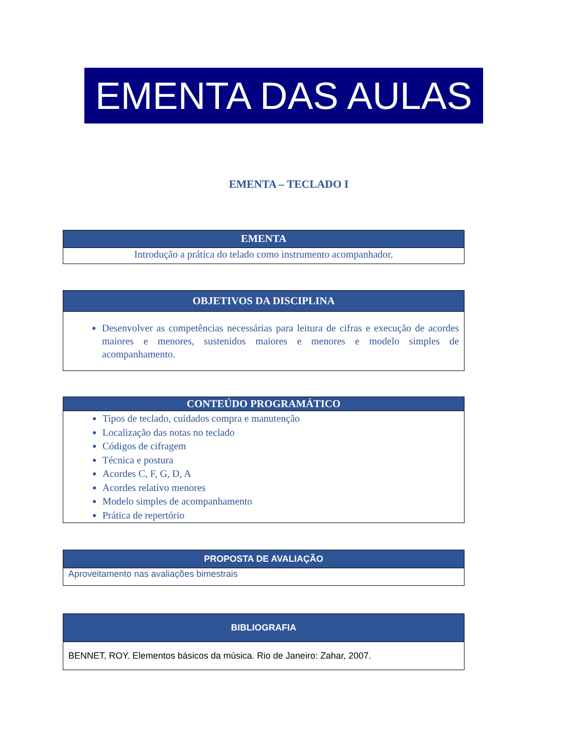EMENTA DAS AULAS
EMENTA – TECLADO I
| EMENTA |
| --- |
| Introdução a prática do telado como instrumento acompanhador. |
| OBJETIVOS DA DISCIPLINA |
| --- |
| Desenvolver as competências necessárias para leitura de cifras e execução de acordes maiores e menores, sustenidos maiores e menores e modelo simples de acompanhamento. |
| CONTEÚDO PROGRAMÁTICO |
| --- |
| Tipos de teclado, cuidados compra e manutenção Localização das notas no teclado Códigos de cifragem Técnica e postura Acordes C, F, G, D, A Acordes relativo menores Modelo simples de acompanhamento Prática de repertório |
| PROPOSTA DE AVALIAÇÃO |
| --- |
| Aproveitamento nas avaliações bimestrais |
| BIBLIOGRAFIA |
| --- |
| BENNET, ROY. Elementos básicos da música. Rio de Janeiro: Zahar, 2007. |